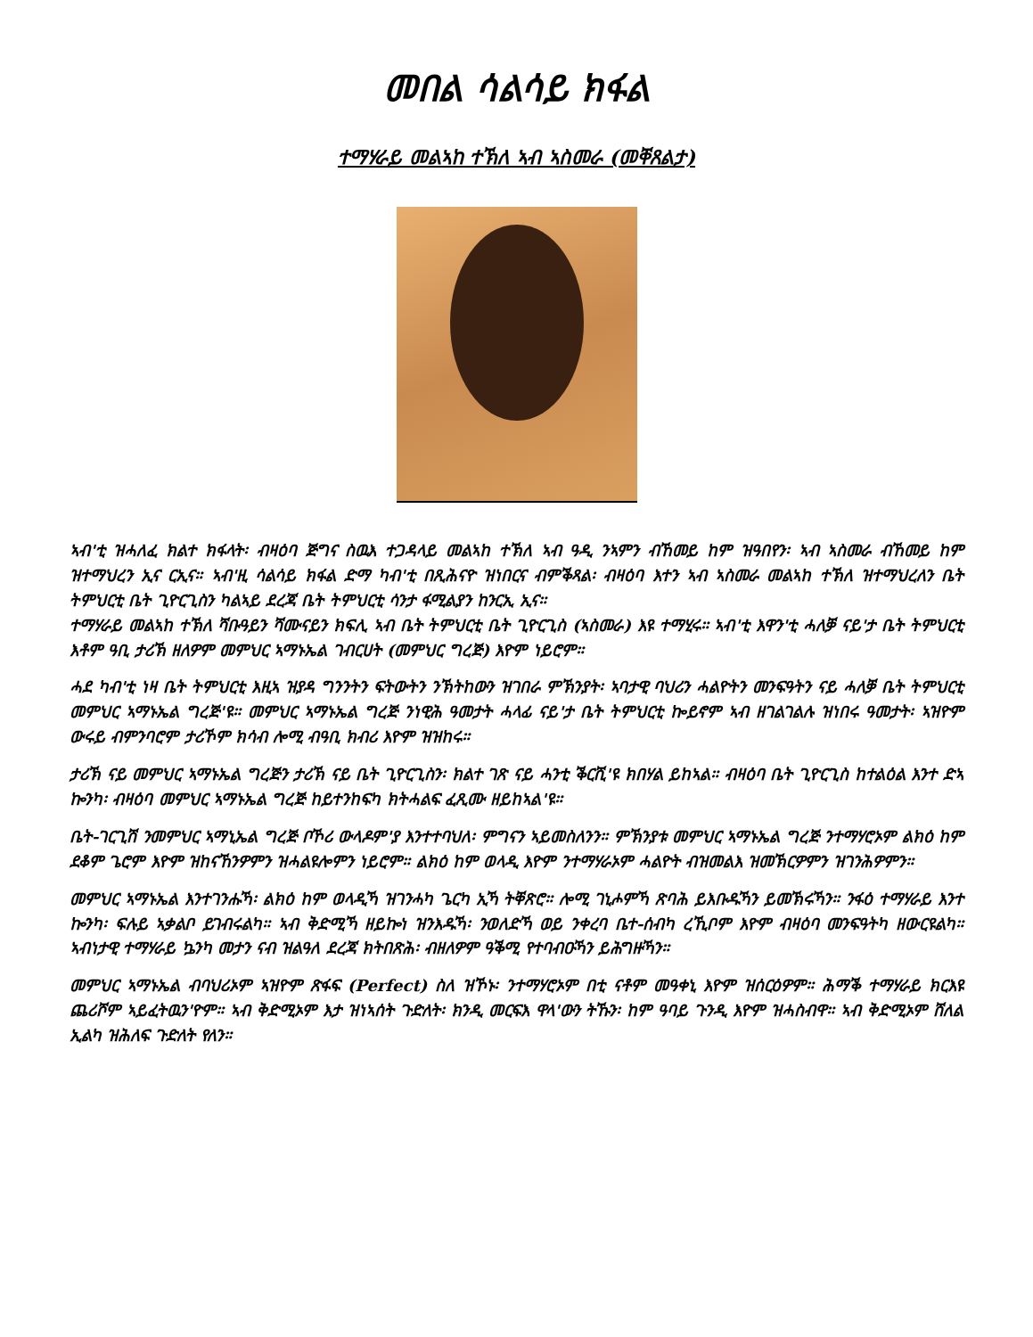መበል ሳልሳይ ክፋል
ተማሃራይ መልኣከ ተኽለ ኣብ ኣስመራ (መቐጸልታ)
ኣብ'ቲ ዝሓለፈ ክልተ ክፋላት፡ ብዛዕባ ጅግና ስዉእ ተጋዳላይ መልኣከ ተኽለ ኣብ ዓዲ ንኣምን ብኸመይ ከም ዝዓበየን፡ ኣብ ኣስመራ ብኸመይ ከም ዝተማህረን ኢና ርኢና። ኣብ'ዚ ሳልሳይ ክፋል ድማ ካብ'ቲ በጺሕናዮ ዝነበርና ብምቕጻል፡ ብዛዕባ እተን ኣብ ኣስመራ መልኣከ ተኽለ ዝተማህረለን ቤት ትምህርቲ ቤት ጊዮርጊስን ካልኣይ ደረጃ ቤት ትምህርቲ ሳንታ ፋሚልያን ከንርኢ ኢና።
ተማሃራይ መልኣከ ተኽለ ሻቡዓይን ሻሙናይን ክፍሊ ኣብ ቤት ትምህርቲ ቤት ጊዮርጊስ (ኣስመራ) እዩ ተማሂሩ። ኣብ'ቲ እዋን'ቲ ሓለቓ ናይ'ታ ቤት ትምህርቲ እቶም ዓቢ ታሪኽ ዘለዎም መምህር ኣማኑኤል ገብርሀት (መምህር ግረጅ) እዮም ነይሮም።
ሓደ ካብ'ቲ ነዛ ቤት ትምህርቲ እዚኣ ዝያዳ ግንንትን ፍትውትን ንኽትከውን ዝገበራ ምኽንያት፡ ኣባታዊ ባህሪን ሓልዮትን መንፍዓትን ናይ ሓለቓ ቤት ትምህርቲ መምህር ኣማኑኤል ግረጅ'ዩ። መምህር ኣማኑኤል ግረጅ ንነዊሕ ዓመታት ሓላፊ ናይ'ታ ቤት ትምህርቲ ኰይኖም ኣብ ዘገልገልሉ ዝነበሩ ዓመታት፡ ኣዝዮም ውሩይ ብምንባሮም ታሪኾም ክሳብ ሎሚ ብዓቢ ክብሪ እዮም ዝዝከሩ።
ታሪኽ ናይ መምህር ኣማኑኤል ግረጅን ታሪኽ ናይ ቤት ጊዮርጊስን፡ ክልተ ገጽ ናይ ሓንቲ ቕርሺ'ዩ ክበሃል ይከኣል። ብዛዕባ ቤት ጊዮርጊስ ከተልዕል እንተ ድኣ ኰንካ፡ ብዛዕባ መምህር ኣማኑኤል ግረጅ ከይተንከፍካ ክትሓልፍ ፈጺሙ ዘይከኣል'ዩ።
ቤት-ገርጊሽ ንመምህር ኣማኒኤል ግረጅ ቦኾሪ ውላዶም'ያ እንተተባህለ፡ ምግናን ኣይመስለንን። ምኽንያቱ መምህር ኣማኑኤል ግረጅ ንተማሃሮኦም ልክዕ ከም ደቆም ጌሮም እዮም ዝከናኸንዎምን ዝሓልዩሎምን ነይሮም። ልክዕ ከም ወላዲ እዮም ንተማሃራኦም ሓልዮት ብዝመልእ ዝመኽርዎምን ዝገንሕዎምን።
መምህር ኣማኑኤል እንተገንሑኻ፡ ልክዕ ከም ወላዲኻ ዝገንሓካ ጌርካ ኢኻ ትቐጽሮ። ሎሚ ገኒሖምኻ ጽባሕ ይእቡዱኻን ይመኽሩኻን። ንፋዕ ተማሃራይ እንተ ኰንካ፡ ፍሉይ ኣቃልቦ ይገብሩልካ። ኣብ ቅድሚኻ ዘይኰነ ዝንእዱኻ፡ ንወለድኻ ወይ ንቀረባ ቤተ-ሰብካ ረኺቦም እዮም ብዛዕባ መንፍዓትካ ዘውርዩልካ። ኣብነታዊ ተማሃራይ ኴንካ መታን ናብ ዝልዓለ ደረጃ ክትበጽሕ፡ ብዘለዎም ዓቕሚ የተባብዑኻን ይሕግዙኻን።
መምህር ኣማኑኤል ብባህሪኦም ኣዝዮም ጽፋፍ (Perfect) ስለ ዝኾኑ፡ ንተማሃሮኦም በቲ ናቶም መዓቀኒ እዮም ዝሰርዕዎም። ሕማቕ ተማሃራይ ክርእዩ ጨሪሾም ኣይፈትዉን'ዮም። ኣብ ቅድሚኦም እታ ዝነኣሰት ጉድለት፡ ክንዲ መርፍእ ዋላ'ውን ትኹን፡ ከም ዓባይ ጉንዲ እዮም ዝሓስብዋ። ኣብ ቅድሚኦም ሸለል ኢልካ ዝሕለፍ ጉድለት የለን።